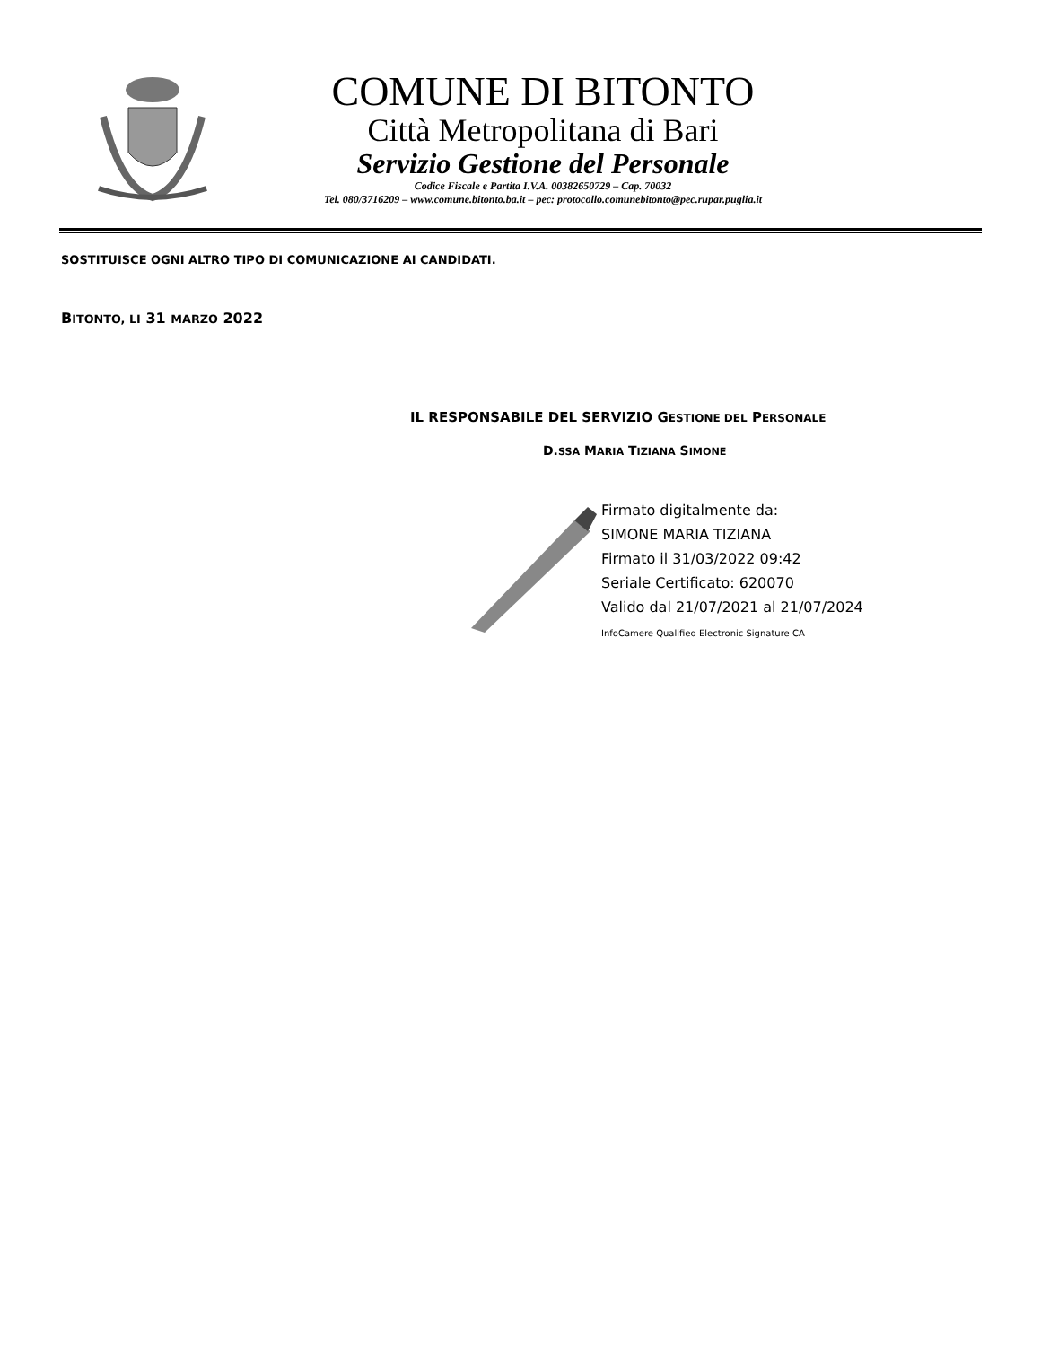COMUNE DI BITONTO
Città Metropolitana di Bari
Servizio Gestione del Personale
Codice Fiscale e Partita I.V.A. 00382650729 – Cap. 70032
Tel. 080/3716209 – www.comune.bitonto.ba.it – pec: protocollo.comunebitonto@pec.rupar.puglia.it
SOSTITUISCE OGNI ALTRO TIPO DI COMUNICAZIONE AI CANDIDATI.
BITONTO, LI 31 MARZO 2022
IL RESPONSABILE DEL SERVIZIO GESTIONE DEL PERSONALE
D.SSA MARIA TIZIANA SIMONE
Firmato digitalmente da:
SIMONE MARIA TIZIANA
Firmato il 31/03/2022 09:42
Seriale Certificato: 620070
Valido dal 21/07/2021 al 21/07/2024
InfoCamere Qualified Electronic Signature CA